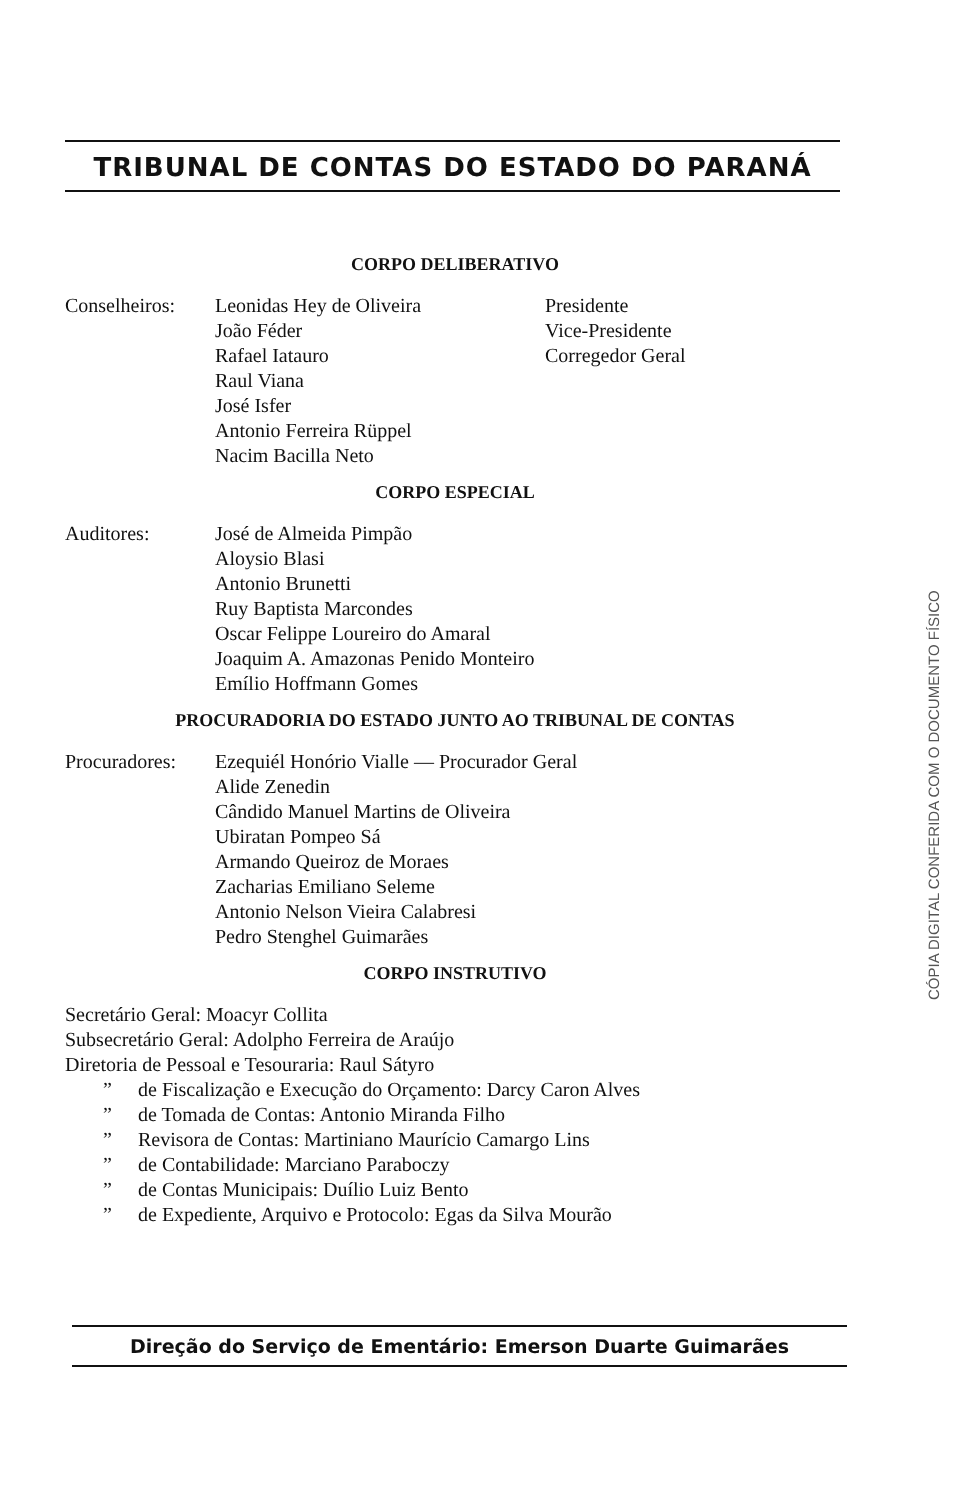TRIBUNAL DE CONTAS DO ESTADO DO PARANÁ
CORPO DELIBERATIVO
Conselheiros:
Leonidas Hey de Oliveira
João Féder
Rafael Iatauro
Raul Viana
José Isfer
Antonio Ferreira Rüppel
Nacim Bacilla Neto
Presidente
Vice-Presidente
Corregedor Geral
CORPO ESPECIAL
Auditores: José de Almeida Pimpão
Aloysio Blasi
Antonio Brunetti
Ruy Baptista Marcondes
Oscar Felippe Loureiro do Amaral
Joaquim A. Amazonas Penido Monteiro
Emílio Hoffmann Gomes
PROCURADORIA DO ESTADO JUNTO AO TRIBUNAL DE CONTAS
Procuradores:
Ezequiél Honório Vialle — Procurador Geral
Alide Zenedin
Cândido Manuel Martins de Oliveira
Ubiratan Pompeo Sá
Armando Queiroz de Moraes
Zacharias Emiliano Seleme
Antonio Nelson Vieira Calabresi
Pedro Stenghel Guimarães
CORPO INSTRUTIVO
Secretário Geral: Moacyr Collita
Subsecretário Geral: Adolpho Ferreira de Araújo
Diretoria de Pessoal e Tesouraria: Raul Sátyro
” de Fiscalização e Execução do Orçamento: Darcy Caron Alves
” de Tomada de Contas: Antonio Miranda Filho
” Revisora de Contas: Martiniano Maurício Camargo Lins
” de Contabilidade: Marciano Paraboczy
” de Contas Municipais: Duílio Luiz Bento
” de Expediente, Arquivo e Protocolo: Egas da Silva Mourão
Direção do Serviço de Ementário: Emerson Duarte Guimarães
CÓPIA DIGITAL CONFERIDA COM O DOCUMENTO FÍSICO